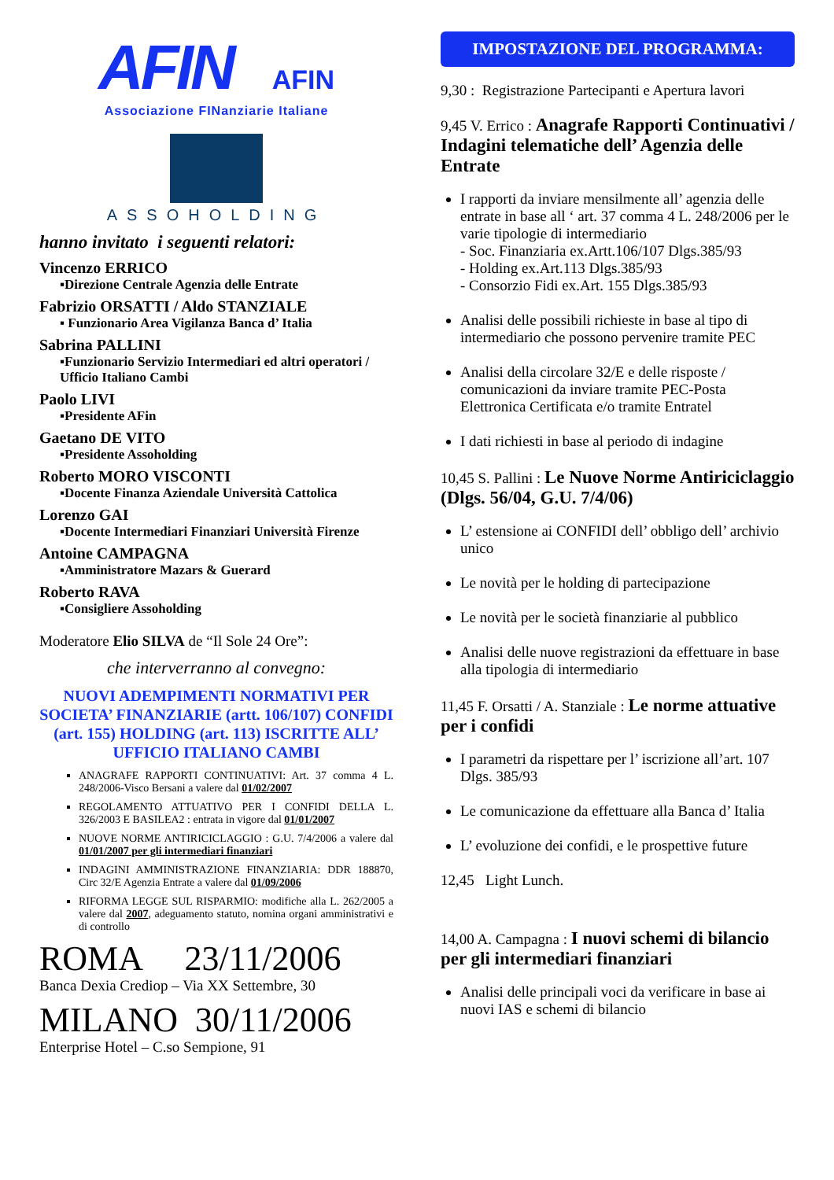AFIN AFIN
Associazione FINanziarie Italiane
ASSOHOLDING
hanno invitato i seguenti relatori:
Vincenzo ERRICO
▪Direzione Centrale Agenzia delle Entrate
Fabrizio ORSATTI / Aldo STANZIALE
▪ Funzionario Area Vigilanza Banca d’ Italia
Sabrina PALLINI
▪Funzionario Servizio Intermediari ed altri operatori / Ufficio Italiano Cambi
Paolo LIVI
▪Presidente AFin
Gaetano DE VITO
▪Presidente Assoholding
Roberto MORO VISCONTI
▪Docente Finanza Aziendale Università Cattolica
Lorenzo GAI
▪Docente Intermediari Finanziari Università Firenze
Antoine CAMPAGNA
▪Amministratore Mazars & Guerard
Roberto RAVA
▪Consigliere Assoholding
Moderatore Elio SILVA de “Il Sole 24 Ore”:
che interverranno al convegno:
NUOVI ADEMPIMENTI NORMATIVI PER SOCIETA’ FINANZIARIE (artt. 106/107) CONFIDI (art. 155) HOLDING (art. 113) ISCRITTE ALL’ UFFICIO ITALIANO CAMBI
ANAGRAFE RAPPORTI CONTINUATIVI: Art. 37 comma 4 L. 248/2006-Visco Bersani a valere dal 01/02/2007
REGOLAMENTO ATTUATIVO PER I CONFIDI DELLA L. 326/2003 E BASILEA2 : entrata in vigore dal 01/01/2007
NUOVE NORME ANTIRICICLAGGIO : G.U. 7/4/2006 a valere dal 01/01/2007 per gli intermediari finanziari
INDAGINI AMMINISTRAZIONE FINANZIARIA: DDR 188870, Circ 32/E Agenzia Entrate a valere dal 01/09/2006
RIFORMA LEGGE SUL RISPARMIO: modifiche alla L. 262/2005 a valere dal 2007, adeguamento statuto, nomina organi amministrativi e di controllo
ROMA 23/11/2006
Banca Dexia Crediop – Via XX Settembre, 30
MILANO 30/11/2006
Enterprise Hotel – C.so Sempione, 91
IMPOSTAZIONE DEL PROGRAMMA:
9,30 : Registrazione Partecipanti e Apertura lavori
9,45 V. Errico : Anagrafe Rapporti Continuativi / Indagini telematiche dell’ Agenzia delle Entrate
I rapporti da inviare mensilmente all’ agenzia delle entrate in base all ‘ art. 37 comma 4 L. 248/2006 per le varie tipologie di intermediario
- Soc. Finanziaria ex.Artt.106/107 Dlgs.385/93
- Holding ex.Art.113 Dlgs.385/93
- Consorzio Fidi ex.Art. 155 Dlgs.385/93
Analisi delle possibili richieste in base al tipo di intermediario che possono pervenire tramite PEC
Analisi della circolare 32/E e delle risposte / comunicazioni da inviare tramite PEC-Posta Elettronica Certificata e/o tramite Entratel
I dati richiesti in base al periodo di indagine
10,45 S. Pallini : Le Nuove Norme Antiriciclaggio (Dlgs. 56/04, G.U. 7/4/06)
L’ estensione ai CONFIDI dell’ obbligo dell’ archivio unico
Le novità per le holding di partecipazione
Le novità per le società finanziarie al pubblico
Analisi delle nuove registrazioni da effettuare in base alla tipologia di intermediario
11,45 F. Orsatti / A. Stanziale : Le norme attuative per i confidi
I parametri da rispettare per l’ iscrizione all’art. 107 Dlgs. 385/93
Le comunicazione da effettuare alla Banca d’ Italia
L’ evoluzione dei confidi, e le prospettive future
12,45 Light Lunch.
14,00 A. Campagna : I nuovi schemi di bilancio per gli intermediari finanziari
Analisi delle principali voci da verificare in base ai nuovi IAS e schemi di bilancio